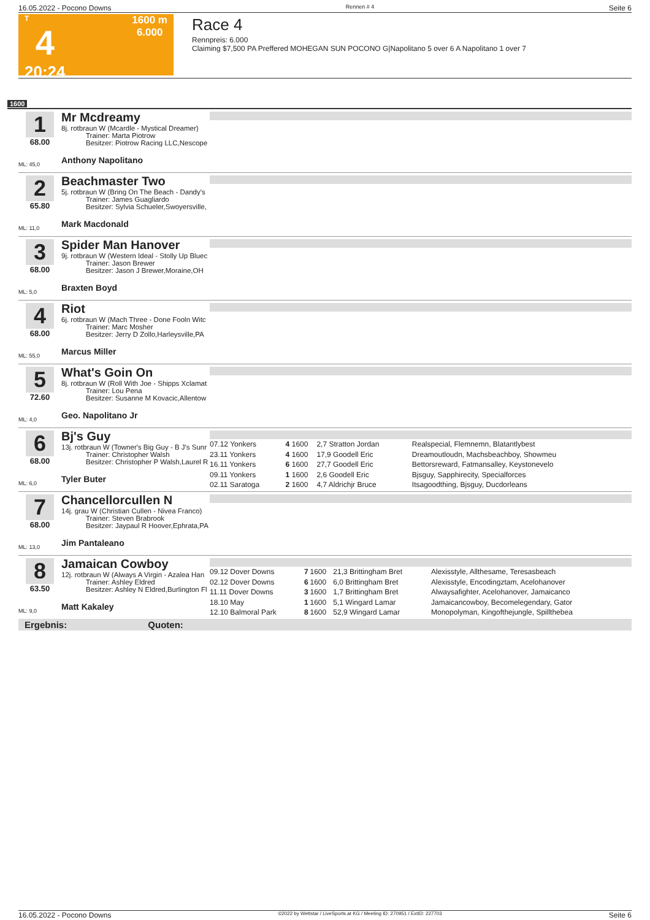16.05.2022 - Pocono Downs Rennen # 4 Seite 6
T
4
20:24
1600 m
6.000
Race 4
Rennpreis: 6.000
Claiming $7,500 PA Preffered MOHEGAN SUN POCONO G|Napolitano 5 over 6 A Napolitano 1 over 7
1600
1
68.00
ML: 45,0
Mr Mcdreamy
8j. rotbraun W (Mcardle - Mystical Dreamer)
Trainer: Marta Piotrow
Besitzer: Piotrow Racing LLC,Nescope
Anthony Napolitano
2
65.80
ML: 11,0
Beachmaster Two
5j. rotbraun W (Bring On The Beach - Dandy's
Trainer: James Guagliardo
Besitzer: Sylvia Schueler,Swoyersville,
Mark Macdonald
3
68.00
ML: 5,0
Spider Man Hanover
9j. rotbraun W (Western Ideal - Stolly Up Bluec
Trainer: Jason Brewer
Besitzer: Jason J Brewer,Moraine,OH
Braxten Boyd
4
68.00
ML: 55,0
Riot
6j. rotbraun W (Mach Three - Done Fooln Witc
Trainer: Marc Mosher
Besitzer: Jerry D Zollo,Harleysville,PA
Marcus Miller
5
72.60
ML: 4,0
What's Goin On
8j. rotbraun W (Roll With Joe - Shipps Xclamat
Trainer: Lou Pena
Besitzer: Susanne M Kovacic,Allentow
Geo. Napolitano Jr
6
68.00
ML: 6,0
Bj's Guy
13j. rotbraun W (Towner's Big Guy - B J's Sunr
Trainer: Christopher Walsh
Besitzer: Christopher P Walsh,Laurel R
Tyler Buter
| 07.12 Yonkers | 4 | 1600 | 2,7 Stratton Jordan | Realspecial, Flemnemn, Blatantlybest |
| 23.11 Yonkers | 4 | 1600 | 17,9 Goodell Eric | Dreamoutloudn, Machsbeachboy, Showmeu |
| 16.11 Yonkers | 6 | 1600 | 27,7 Goodell Eric | Bettorsreward, Fatmansalley, Keystonevelo |
| 09.11 Yonkers | 1 | 1600 | 2,6 Goodell Eric | Bjsguy, Sapphirecity, Specialforces |
| 02.11 Saratoga | 2 | 1600 | 4,7 Aldrichjr Bruce | Itsagoodthing, Bjsguy, Ducdorleans |
7
68.00
ML: 13,0
Chancellorcullen N
14j. grau W (Christian Cullen - Nivea Franco)
Trainer: Steven Brabrook
Besitzer: Jaypaul R Hoover,Ephrata,PA
Jim Pantaleano
8
63.50
ML: 9,0
Jamaican Cowboy
12j. rotbraun W (Always A Virgin - Azalea Han
Trainer: Ashley Eldred
Besitzer: Ashley N Eldred,Burlington Fl
Matt Kakaley
| 09.12 Dover Downs | 7 | 1600 | 21,3 Brittingham Bret | Alexisstyle, Allthesame, Teresasbeach |
| 02.12 Dover Downs | 6 | 1600 | 6,0 Brittingham Bret | Alexisstyle, Encodingztam, Acelohanover |
| 11.11 Dover Downs | 3 | 1600 | 1,7 Brittingham Bret | Alwaysafighter, Acelohanover, Jamaicanco |
| 18.10 May | 1 | 1600 | 5,1 Wingard Lamar | Jamaicancowboy, Becomelegendary, Gator |
| 12.10 Balmoral Park | 8 | 1600 | 52,9 Wingard Lamar | Monopolyman, Kingofthejungle, Spillthebea |
Ergebnis: Quoten:
16.05.2022 - Pocono Downs ©2022 by Wettstar / LiveSports.at KG / Meeting ID: 270951 / ExtID: 227703 Seite 6